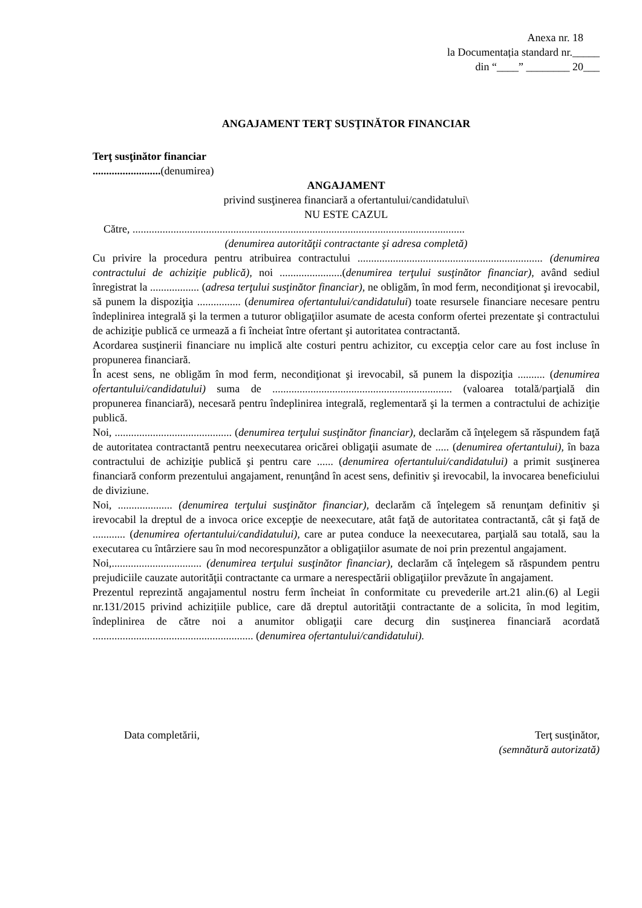Anexa nr. 18
la Documentația standard nr._____
din “____” ________ 20___
ANGAJAMENT TERŢ SUSŢINĂTOR FINANCIAR
Terţ susţinător financiar
.........................(denumirea)
ANGAJAMENT
privind susţinerea financiară a ofertantului/candidatului\
NU ESTE CAZUL
Către, ..........................................................................................................................
(denumirea autorităţii contractante şi adresa completă)
Cu privire la procedura pentru atribuirea contractului .................................................................... (denumirea contractului de achiziţie publică), noi .......................(denumirea terţului susţinător financiar), având sediul înregistrat la .................. (adresa terţului susţinător financiar), ne obligăm, în mod ferm, necondiţionat şi irevocabil, să punem la dispoziţia ................ (denumirea ofertantului/candidatului) toate resursele financiare necesare pentru îndeplinirea integrală şi la termen a tuturor obligaţiilor asumate de acesta conform ofertei prezentate şi contractului de achiziţie publică ce urmează a fi încheiat între ofertant şi autoritatea contractantă.
Acordarea susţinerii financiare nu implică alte costuri pentru achizitor, cu excepţia celor care au fost incluse în propunerea financiară.
În acest sens, ne obligăm în mod ferm, necondiţionat şi irevocabil, să punem la dispoziţia .......... (denumirea ofertantului/candidatului) suma de .................................................................. (valoarea totală/parţială din propunerea financiară), necesară pentru îndeplinirea integrală, reglementară şi la termen a contractului de achiziţie publică.
Noi, ........................................... (denumirea terţului susţinător financiar), declarăm că înţelegem să răspundem faţă de autoritatea contractantă pentru neexecutarea oricărei obligaţii asumate de ..... (denumirea ofertantului), în baza contractului de achiziţie publică şi pentru care ...... (denumirea ofertantului/candidatului) a primit susţinerea financiară conform prezentului angajament, renunţând în acest sens, definitiv şi irevocabil, la invocarea beneficiului de diviziune.
Noi, .................... (denumirea terţului susţinător financiar), declarăm că înţelegem să renunţam definitiv şi irevocabil la dreptul de a invoca orice excepţie de neexecutare, atât faţă de autoritatea contractantă, cât şi faţă de ............ (denumirea ofertantului/candidatului), care ar putea conduce la neexecutarea, parţială sau totală, sau la executarea cu întârziere sau în mod necorespunzător a obligaţiilor asumate de noi prin prezentul angajament.
Noi,................................. (denumirea terţului susţinător financiar), declarăm că înţelegem să răspundem pentru prejudiciile cauzate autorităţii contractante ca urmare a nerespectării obligaţiilor prevăzute în angajament.
Prezentul reprezintă angajamentul nostru ferm încheiat în conformitate cu prevederile art.21 alin.(6) al Legii nr.131/2015 privind achizițiile publice, care dă dreptul autorităţii contractante de a solicita, în mod legitim, îndeplinirea de către noi a anumitor obligaţii care decurg din susţinerea financiară acordată ........................................................... (denumirea ofertantului/candidatului).
Data completării, Terţ susţinător,
(semnătură autorizată)